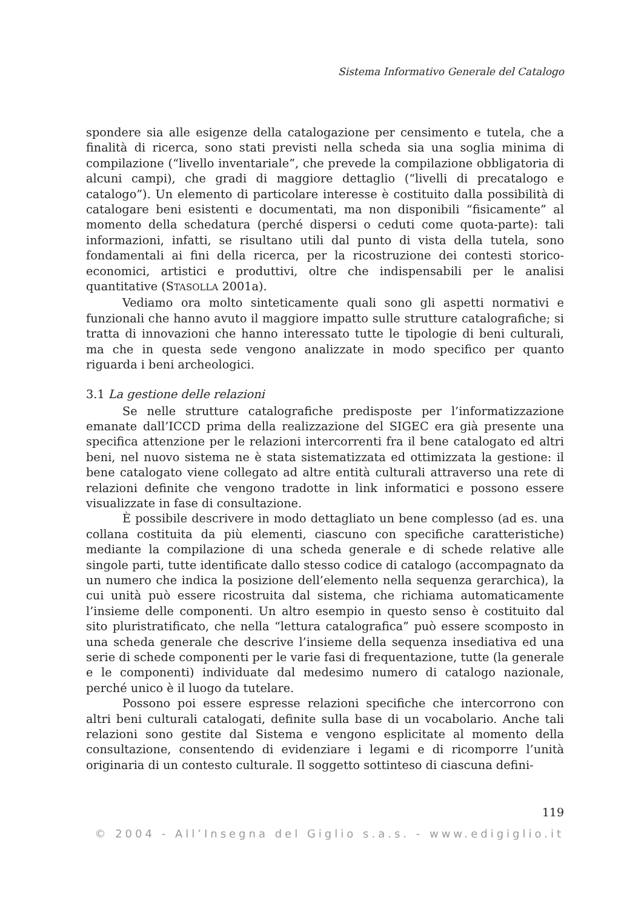Sistema Informativo Generale del Catalogo
spondere sia alle esigenze della catalogazione per censimento e tutela, che a finalità di ricerca, sono stati previsti nella scheda sia una soglia minima di compilazione (“livello inventariale”, che prevede la compilazione obbligatoria di alcuni campi), che gradi di maggiore dettaglio (“livelli di precatalogo e catalogo”). Un elemento di particolare interesse è costituito dalla possibilità di catalogare beni esistenti e documentati, ma non disponibili “fisicamente” al momento della schedatura (perché dispersi o ceduti come quota-parte): tali informazioni, infatti, se risultano utili dal punto di vista della tutela, sono fondamentali ai fini della ricerca, per la ricostruzione dei contesti storico-economici, artistici e produttivi, oltre che indispensabili per le analisi quantitative (STASOLLA 2001a).
Vediamo ora molto sinteticamente quali sono gli aspetti normativi e funzionali che hanno avuto il maggiore impatto sulle strutture catalografiche; si tratta di innovazioni che hanno interessato tutte le tipologie di beni culturali, ma che in questa sede vengono analizzate in modo specifico per quanto riguarda i beni archeologici.
3.1 La gestione delle relazioni
Se nelle strutture catalografiche predisposte per l’informatizzazione emanate dall’ICCD prima della realizzazione del SIGEC era già presente una specifica attenzione per le relazioni intercorrenti fra il bene catalogato ed altri beni, nel nuovo sistema ne è stata sistematizzata ed ottimizzata la gestione: il bene catalogato viene collegato ad altre entità culturali attraverso una rete di relazioni definite che vengono tradotte in link informatici e possono essere visualizzate in fase di consultazione.
È possibile descrivere in modo dettagliato un bene complesso (ad es. una collana costituita da più elementi, ciascuno con specifiche caratteristiche) mediante la compilazione di una scheda generale e di schede relative alle singole parti, tutte identificate dallo stesso codice di catalogo (accompagnato da un numero che indica la posizione dell’elemento nella sequenza gerarchica), la cui unità può essere ricostruita dal sistema, che richiama automaticamente l’insieme delle componenti. Un altro esempio in questo senso è costituito dal sito pluristratificato, che nella “lettura catalografica” può essere scomposto in una scheda generale che descrive l’insieme della sequenza insediativa ed una serie di schede componenti per le varie fasi di frequentazione, tutte (la generale e le componenti) individuate dal medesimo numero di catalogo nazionale, perché unico è il luogo da tutelare.
Possono poi essere espresse relazioni specifiche che intercorrono con altri beni culturali catalogati, definite sulla base di un vocabolario. Anche tali relazioni sono gestite dal Sistema e vengono esplicitate al momento della consultazione, consentendo di evidenziare i legami e di ricomporre l’unità originaria di un contesto culturale. Il soggetto sottinteso di ciascuna defini-
119
© 2004 - All’Insegna del Giglio s.a.s. - www.edigiglio.it